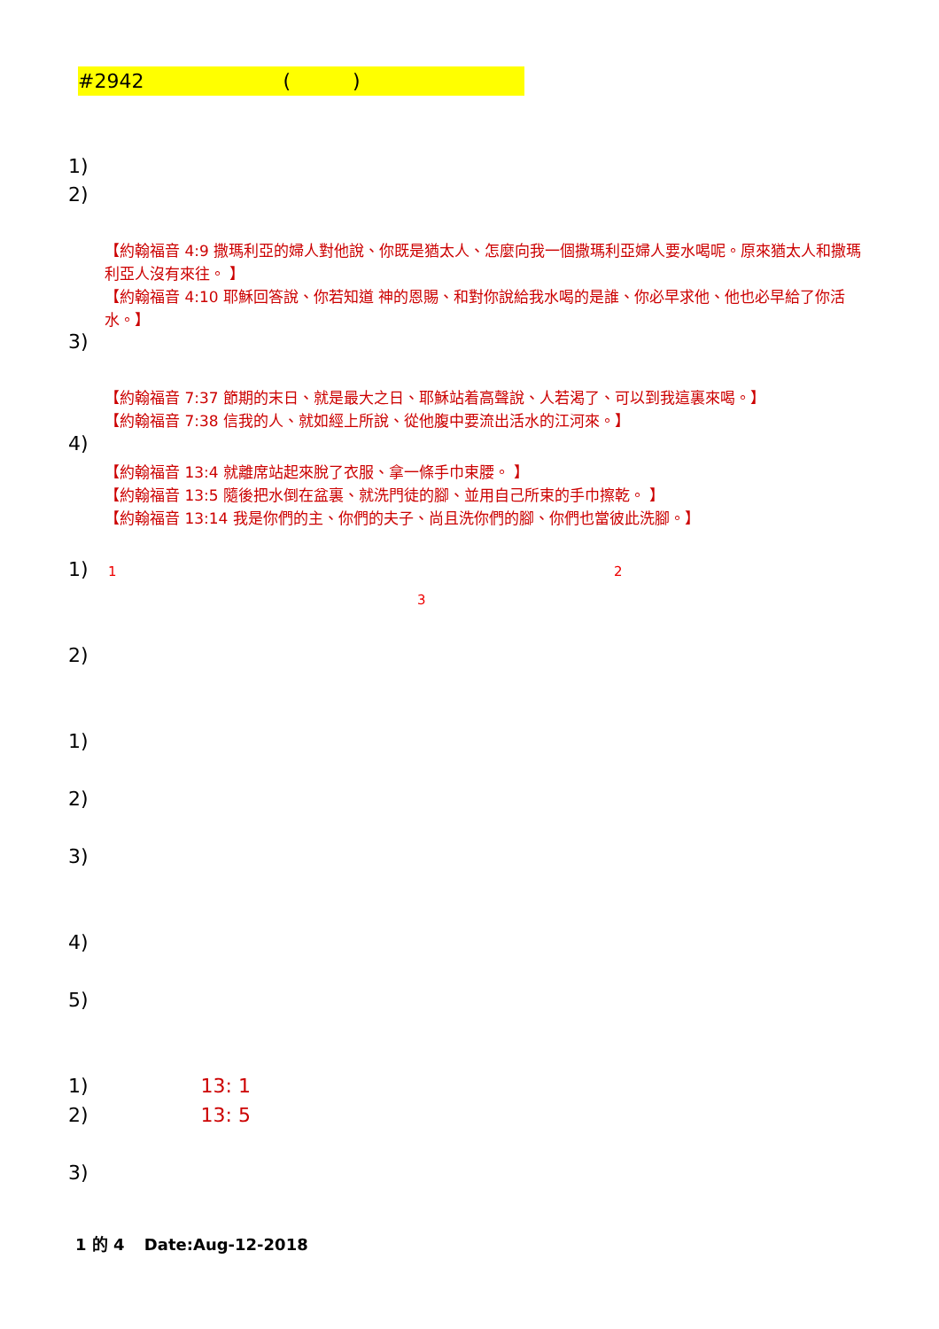#2942 ()
1)
2)
【約翰福音 4:9 撒瑪利亞的婦人對他說、你既是猶太人、怎麼向我一個撒瑪利亞婦人要水喝呢。原來猶太人和撒瑪利亞人沒有來往。 】
【約翰福音 4:10 耶穌回答說、你若知道 神的恩賜、和對你說給我水喝的是誰、你必早求他、他也必早給了你活水。】
3)
【約翰福音 7:37 節期的末日、就是最大之日、耶穌站着高聲說、人若渴了、可以到我這裏來喝。】
【約翰福音 7:38 信我的人、就如經上所說、從他腹中要流出活水的江河來。】
4)
【約翰福音 13:4 就離席站起來脫了衣服、拿一條手巾束腰。 】
【約翰福音 13:5 隨後把水倒在盆裏、就洗門徒的腳、並用自己所束的手巾擦乾。 】
【約翰福音 13:14 我是你們的主、你們的夫子、尚且洗你們的腳、你們也當彼此洗腳。】
1) 1 2
3
2)
1)
2)
3)
4)
5)
1) 13: 1
2) 13: 5
3)
1 的 4 Date:Aug-12-2018